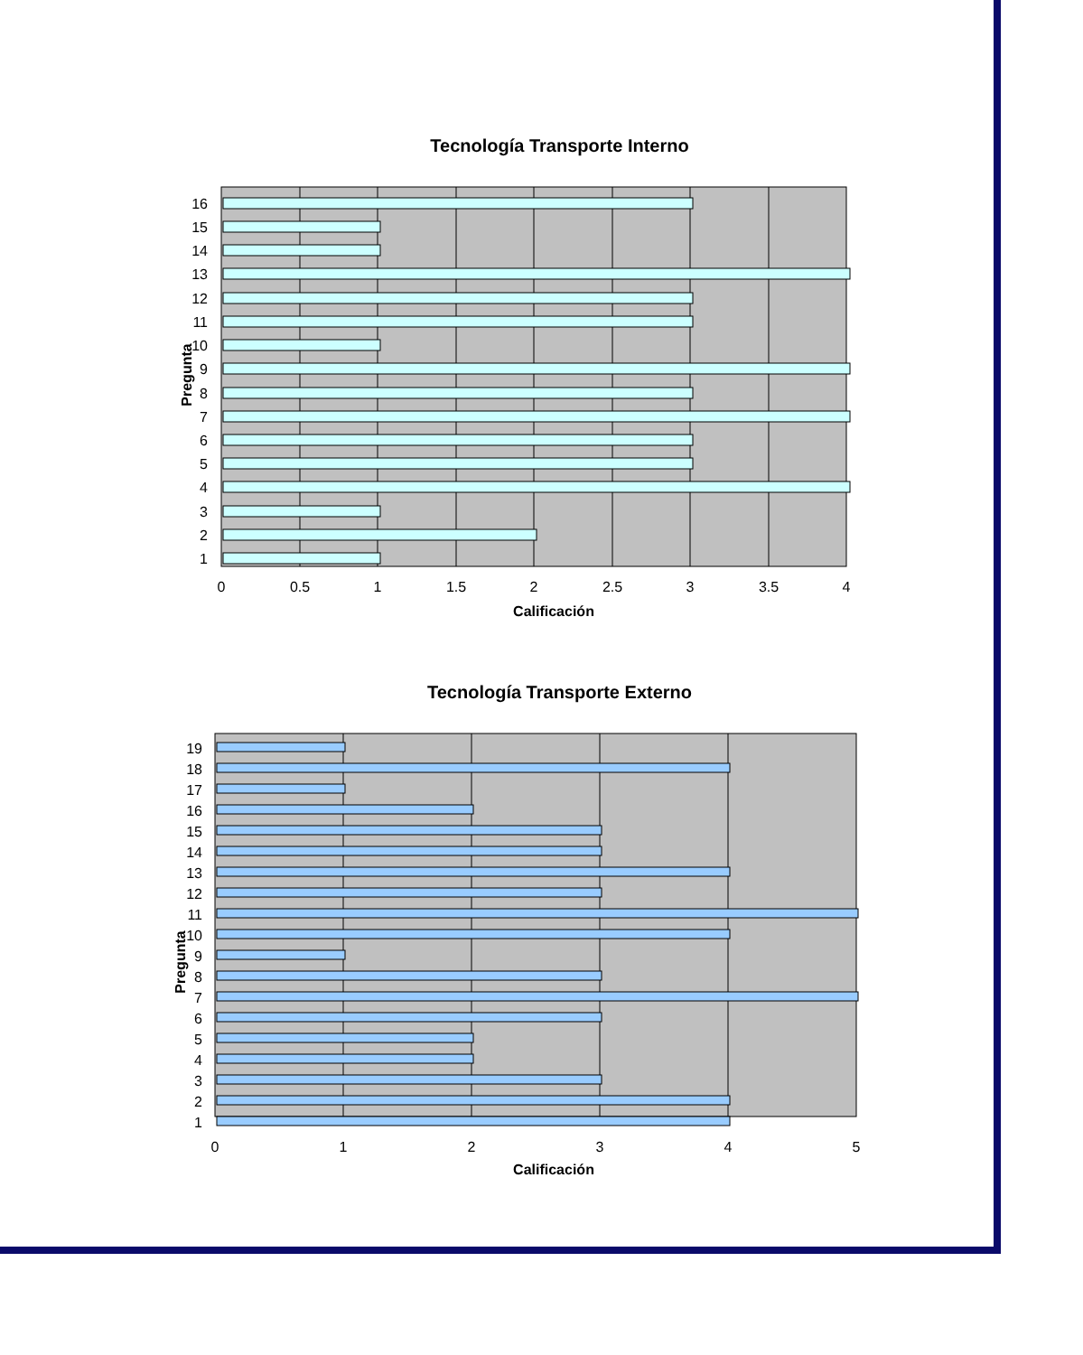Tecnología Transporte Interno
16
15
14
13
12
11
10
9
8
7
6
5
4
3
2
1
0
0.5
1
1.5
2
2.5
3
3.5
4
Calificación
Pregunta
Tecnología Transporte Externo
19
18
17
16
15
14
13
12
11
10
9
8
7
6
5
4
3
2
1
0
1
2
3
4
5
Calificación
Pregunta